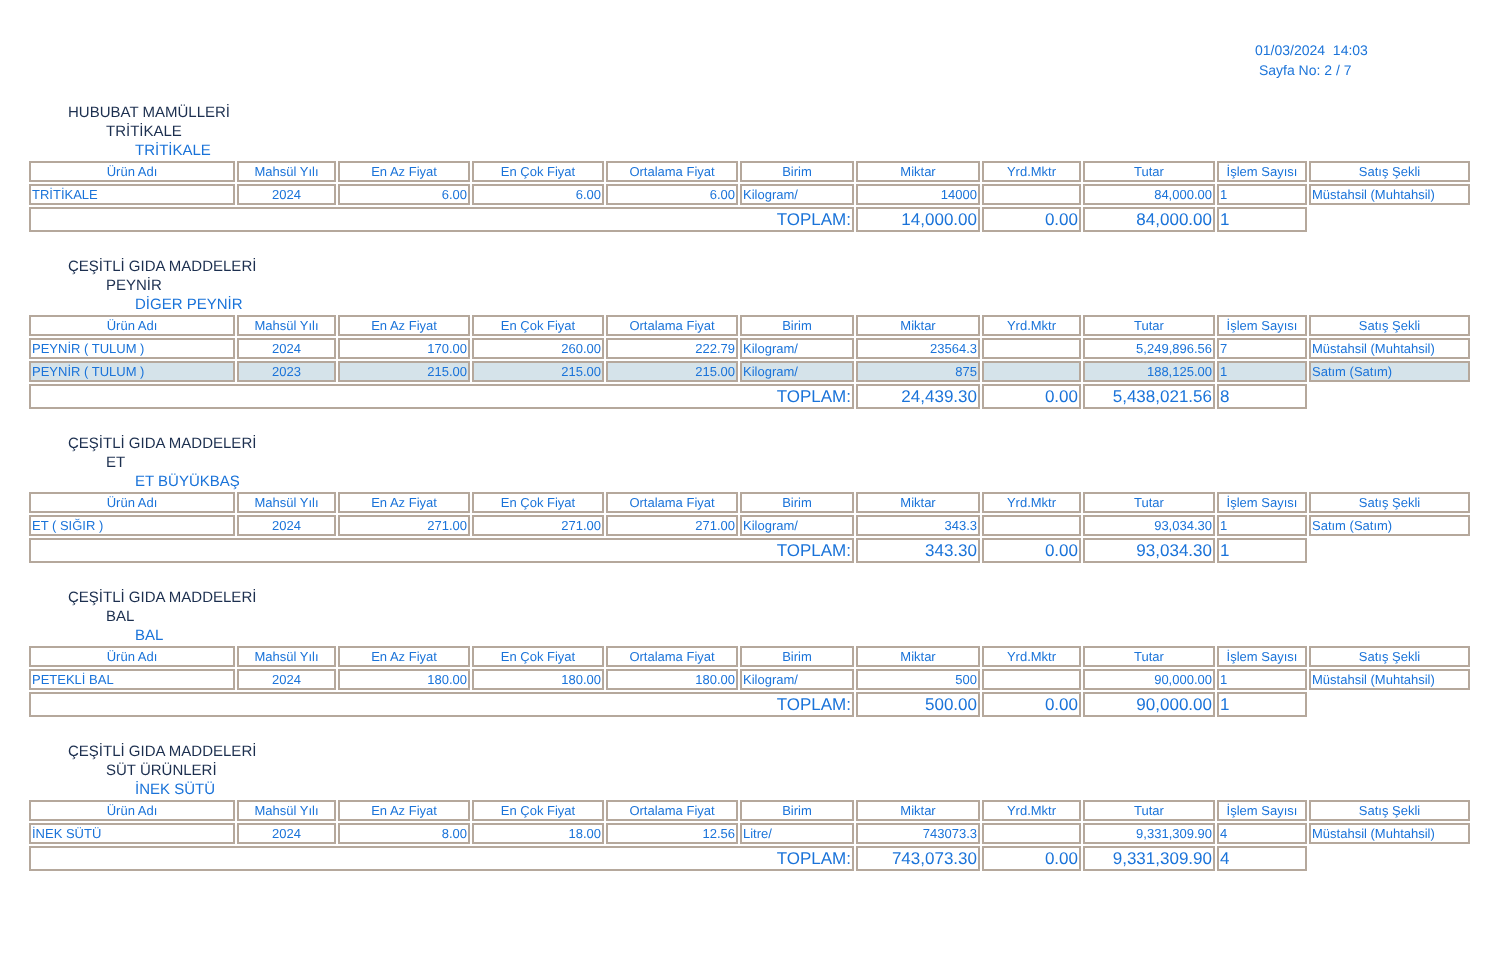01/03/2024 14:03
Sayfa No: 2 / 7
HUBUBAT MAMÜLLERİ
TRİTİKALE
TRİTİKALE
| Ürün Adı | Mahsül Yılı | En Az Fiyat | En Çok Fiyat | Ortalama Fiyat | Birim | Miktar | Yrd.Mktr | Tutar | İşlem Sayısı | Satış Şekli |
| --- | --- | --- | --- | --- | --- | --- | --- | --- | --- | --- |
| TRİTİKALE | 2024 | 6.00 | 6.00 | 6.00 | Kilogram/ | 14000 | | 84,000.00 | 1 | Müstahsil (Muhtahsil) |
| TOPLAM: | | | | | | 14,000.00 | 0.00 | 84,000.00 | 1 | |
ÇEŞİTLİ GIDA MADDELERİ
PEYNİR
DİGER PEYNİR
| Ürün Adı | Mahsül Yılı | En Az Fiyat | En Çok Fiyat | Ortalama Fiyat | Birim | Miktar | Yrd.Mktr | Tutar | İşlem Sayısı | Satış Şekli |
| --- | --- | --- | --- | --- | --- | --- | --- | --- | --- | --- |
| PEYNİR ( TULUM ) | 2024 | 170.00 | 260.00 | 222.79 | Kilogram/ | 23564.3 | | 5,249,896.56 | 7 | Müstahsil (Muhtahsil) |
| PEYNİR ( TULUM ) | 2023 | 215.00 | 215.00 | 215.00 | Kilogram/ | 875 | | 188,125.00 | 1 | Satım (Satım) |
| TOPLAM: | | | | | | 24,439.30 | 0.00 | 5,438,021.56 | 8 | |
ÇEŞİTLİ GIDA MADDELERİ
ET
ET BÜYÜKBAŞ
| Ürün Adı | Mahsül Yılı | En Az Fiyat | En Çok Fiyat | Ortalama Fiyat | Birim | Miktar | Yrd.Mktr | Tutar | İşlem Sayısı | Satış Şekli |
| --- | --- | --- | --- | --- | --- | --- | --- | --- | --- | --- |
| ET ( SIĞIR ) | 2024 | 271.00 | 271.00 | 271.00 | Kilogram/ | 343.3 | | 93,034.30 | 1 | Satım (Satım) |
| TOPLAM: | | | | | | 343.30 | 0.00 | 93,034.30 | 1 | |
ÇEŞİTLİ GIDA MADDELERİ
BAL
BAL
| Ürün Adı | Mahsül Yılı | En Az Fiyat | En Çok Fiyat | Ortalama Fiyat | Birim | Miktar | Yrd.Mktr | Tutar | İşlem Sayısı | Satış Şekli |
| --- | --- | --- | --- | --- | --- | --- | --- | --- | --- | --- |
| PETEKLİ BAL | 2024 | 180.00 | 180.00 | 180.00 | Kilogram/ | 500 | | 90,000.00 | 1 | Müstahsil (Muhtahsil) |
| TOPLAM: | | | | | | 500.00 | 0.00 | 90,000.00 | 1 | |
ÇEŞİTLİ GIDA MADDELERİ
SÜT ÜRÜNLERİ
İNEK SÜTÜ
| Ürün Adı | Mahsül Yılı | En Az Fiyat | En Çok Fiyat | Ortalama Fiyat | Birim | Miktar | Yrd.Mktr | Tutar | İşlem Sayısı | Satış Şekli |
| --- | --- | --- | --- | --- | --- | --- | --- | --- | --- | --- |
| İNEK SÜTÜ | 2024 | 8.00 | 18.00 | 12.56 | Litre/ | 743073.3 | | 9,331,309.90 | 4 | Müstahsil (Muhtahsil) |
| TOPLAM: | | | | | | 743,073.30 | 0.00 | 9,331,309.90 | 4 | |